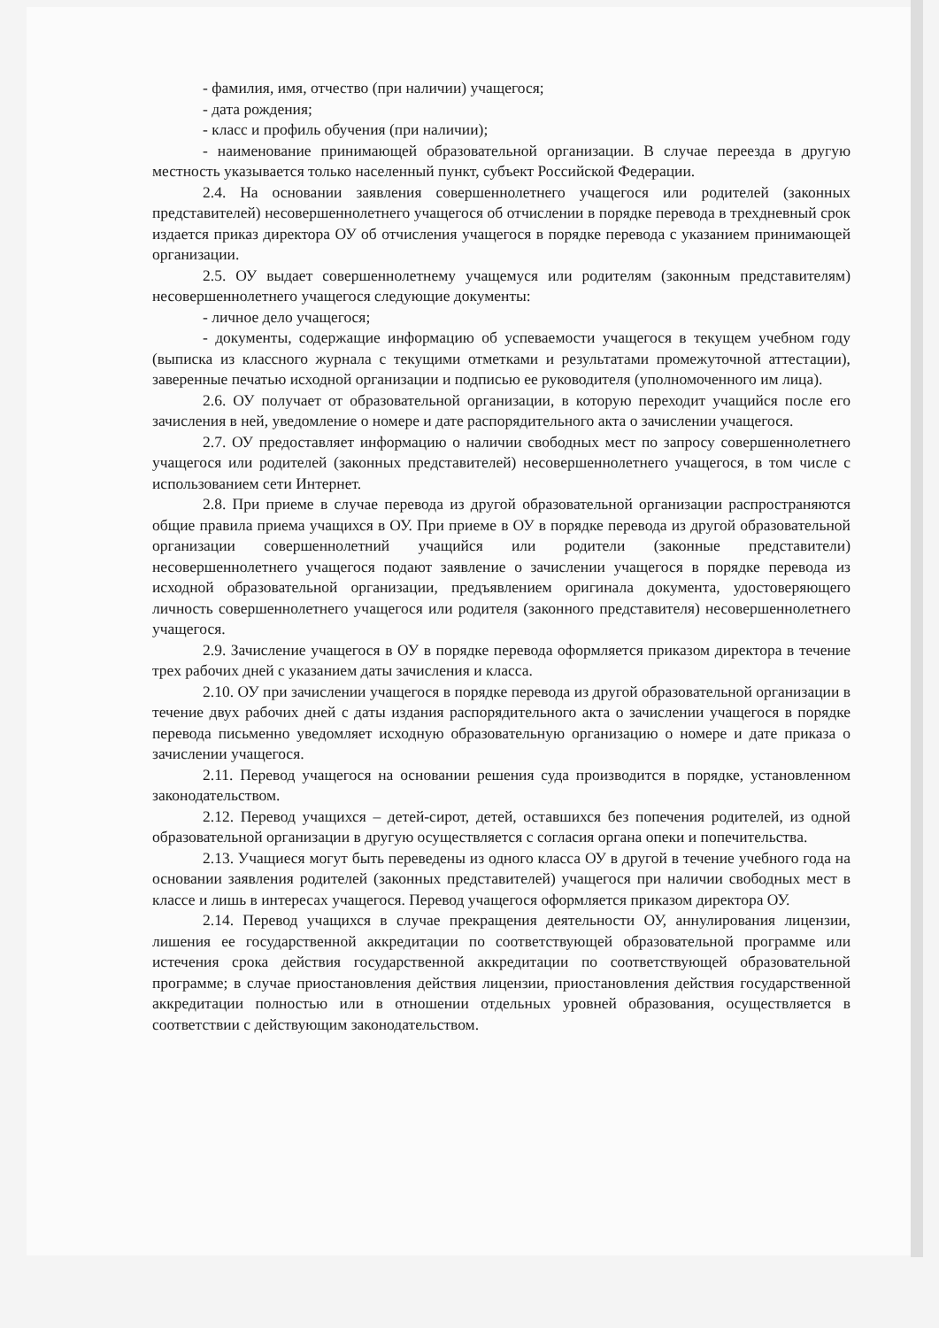- фамилия, имя, отчество (при наличии) учащегося;
- дата рождения;
- класс и профиль обучения (при наличии);
- наименование принимающей образовательной организации. В случае переезда в другую местность указывается только населенный пункт, субъект Российской Федерации.
2.4. На основании заявления совершеннолетнего учащегося или родителей (законных представителей) несовершеннолетнего учащегося об отчислении в порядке перевода в трехдневный срок издается приказ директора ОУ об отчисления учащегося в порядке перевода с указанием принимающей организации.
2.5. ОУ выдает совершеннолетнему учащемуся или родителям (законным представителям) несовершеннолетнего учащегося следующие документы:
- личное дело учащегося;
- документы, содержащие информацию об успеваемости учащегося в текущем учебном году (выписка из классного журнала с текущими отметками и результатами промежуточной аттестации), заверенные печатью исходной организации и подписью ее руководителя (уполномоченного им лица).
2.6. ОУ получает от образовательной организации, в которую переходит учащийся после его зачисления в ней, уведомление о номере и дате распорядительного акта о зачислении учащегося.
2.7. ОУ предоставляет информацию о наличии свободных мест по запросу совершеннолетнего учащегося или родителей (законных представителей) несовершеннолетнего учащегося, в том числе с использованием сети Интернет.
2.8. При приеме в случае перевода из другой образовательной организации распространяются общие правила приема учащихся в ОУ. При приеме в ОУ в порядке перевода из другой образовательной организации совершеннолетний учащийся или родители (законные представители) несовершеннолетнего учащегося подают заявление о зачислении учащегося в порядке перевода из исходной образовательной организации, предъявлением оригинала документа, удостоверяющего личность совершеннолетнего учащегося или родителя (законного представителя) несовершеннолетнего учащегося.
2.9. Зачисление учащегося в ОУ в порядке перевода оформляется приказом директора в течение трех рабочих дней с указанием даты зачисления и класса.
2.10. ОУ при зачислении учащегося в порядке перевода из другой образовательной организации в течение двух рабочих дней с даты издания распорядительного акта о зачислении учащегося в порядке перевода письменно уведомляет исходную образовательную организацию о номере и дате приказа о зачислении учащегося.
2.11. Перевод учащегося на основании решения суда производится в порядке, установленном законодательством.
2.12. Перевод учащихся – детей-сирот, детей, оставшихся без попечения родителей, из одной образовательной организации в другую осуществляется с согласия органа опеки и попечительства.
2.13. Учащиеся могут быть переведены из одного класса ОУ в другой в течение учебного года на основании заявления родителей (законных представителей) учащегося при наличии свободных мест в классе и лишь в интересах учащегося. Перевод учащегося оформляется приказом директора ОУ.
2.14. Перевод учащихся в случае прекращения деятельности ОУ, аннулирования лицензии, лишения ее государственной аккредитации по соответствующей образовательной программе или истечения срока действия государственной аккредитации по соответствующей образовательной программе; в случае приостановления действия лицензии, приостановления действия государственной аккредитации полностью или в отношении отдельных уровней образования, осуществляется в соответствии с действующим законодательством.